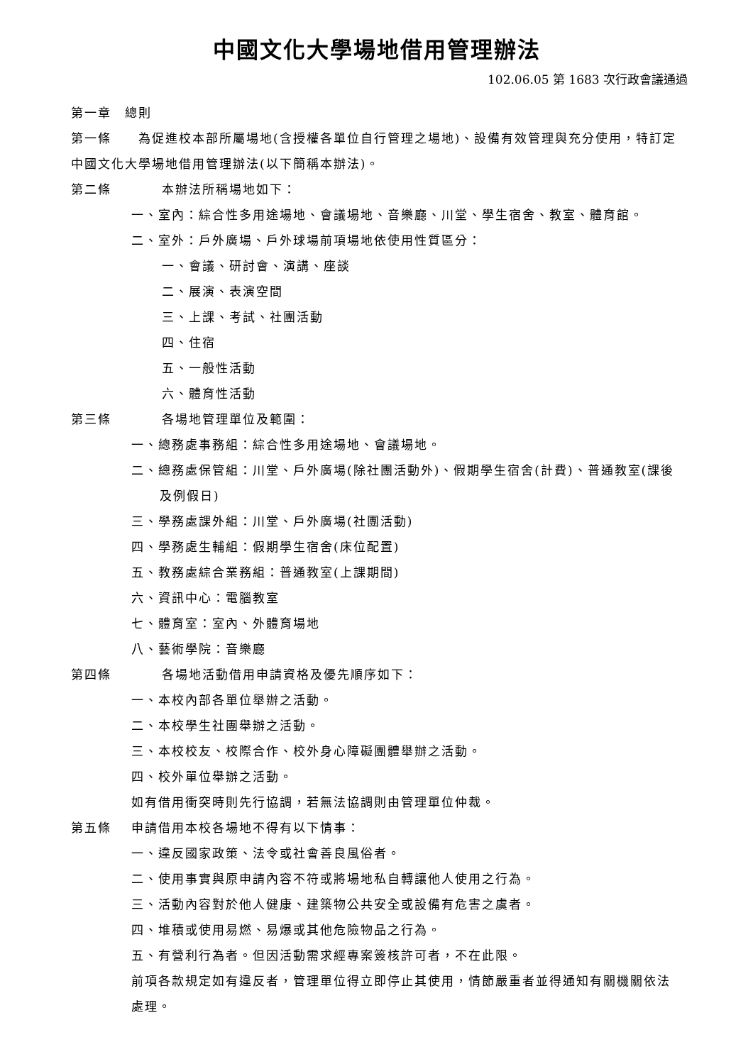中國文化大學場地借用管理辦法
102.06.05 第 1683 次行政會議通過
第一章　總則
第一條　　為促進校本部所屬場地(含授權各單位自行管理之場地)、設備有效管理與充分使用，特訂定中國文化大學場地借用管理辦法(以下簡稱本辦法)。
第二條 本辦法所稱場地如下：
一、室內：綜合性多用途場地、會議場地、音樂廳、川堂、學生宿舍、教室、體育館。
二、室外：戶外廣場、戶外球場前項場地依使用性質區分：
一、會議、研討會、演講、座談
二、展演、表演空間
三、上課、考試、社團活動
四、住宿
五、一般性活動
六、體育性活動
第三條 各場地管理單位及範圍：
一、總務處事務組：綜合性多用途場地、會議場地。
二、總務處保管組：川堂、戶外廣場(除社團活動外)、假期學生宿舍(計費)、普通教室(課後及例假日)
三、學務處課外組：川堂、戶外廣場(社團活動)
四、學務處生輔組：假期學生宿舍(床位配置)
五、教務處綜合業務組：普通教室(上課期間)
六、資訊中心：電腦教室
七、體育室：室內、外體育場地
八、藝術學院：音樂廳
第四條 各場地活動借用申請資格及優先順序如下：
一、本校內部各單位舉辦之活動。
二、本校學生社團舉辦之活動。
三、本校校友、校際合作、校外身心障礙團體舉辦之活動。
四、校外單位舉辦之活動。
如有借用衝突時則先行協調，若無法協調則由管理單位仲裁。
第五條 申請借用本校各場地不得有以下情事：
一、違反國家政策、法令或社會善良風俗者。
二、使用事實與原申請內容不符或將場地私自轉讓他人使用之行為。
三、活動內容對於他人健康、建築物公共安全或設備有危害之虞者。
四、堆積或使用易燃、易爆或其他危險物品之行為。
五、有營利行為者。但因活動需求經專案簽核許可者，不在此限。
前項各款規定如有違反者，管理單位得立即停止其使用，情節嚴重者並得通知有關機關依法處理。